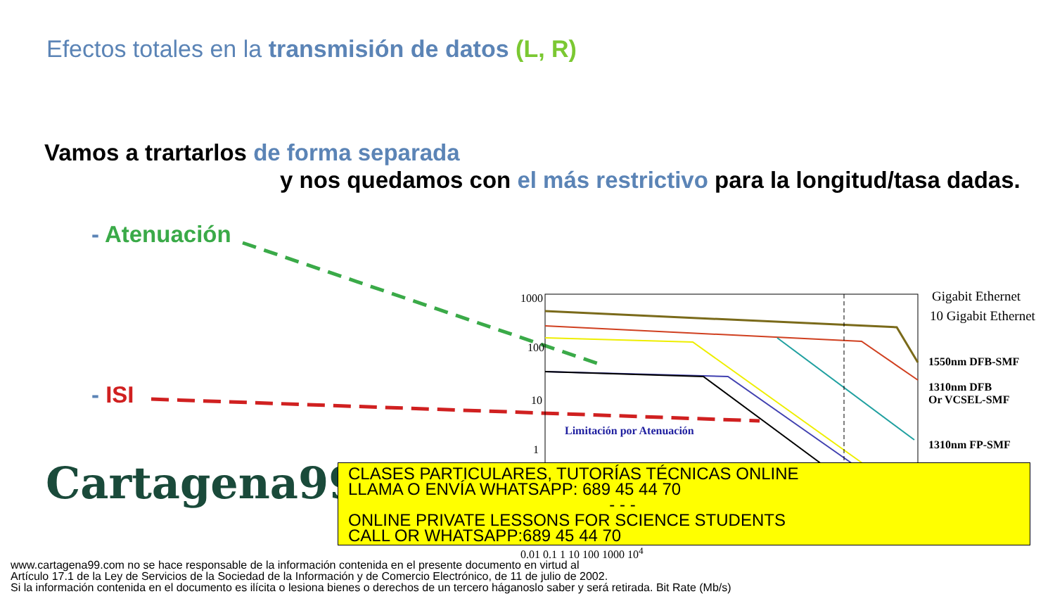Efectos totales en la transmisión de datos (L, R)
Vamos a trartarlos de forma separada
y nos quedamos con el más restrictivo para la longitud/tasa dadas.
- Atenuación
- ISI
1000
100
10
1
Gigabit Ethernet
10 Gigabit Ethernet
1550nm DFB-SMF
1310nm DFB
Or VCSEL-SMF
1310nm FP-SMF
Limitación por Atenuación
0.01 0.1 1 10 100 1000 10<sup>4</sup>
Cartagena99
CLASES PARTICULARES, TUTORÍAS TÉCNICAS ONLINE
LLAMA O ENVÍA WHATSAPP: 689 45 44 70
- - -
ONLINE PRIVATE LESSONS FOR SCIENCE STUDENTS
CALL OR WHATSAPP:689 45 44 70
www.cartagena99.com no se hace responsable de la información contenida en el presente documento en virtud al
Artículo 17.1 de la Ley de Servicios de la Sociedad de la Información y de Comercio Electrónico, de 11 de julio de 2002.
Si la información contenida en el documento es ilícita o lesiona bienes o derechos de un tercero háganoslo saber y será retirada. Bit Rate (Mb/s)